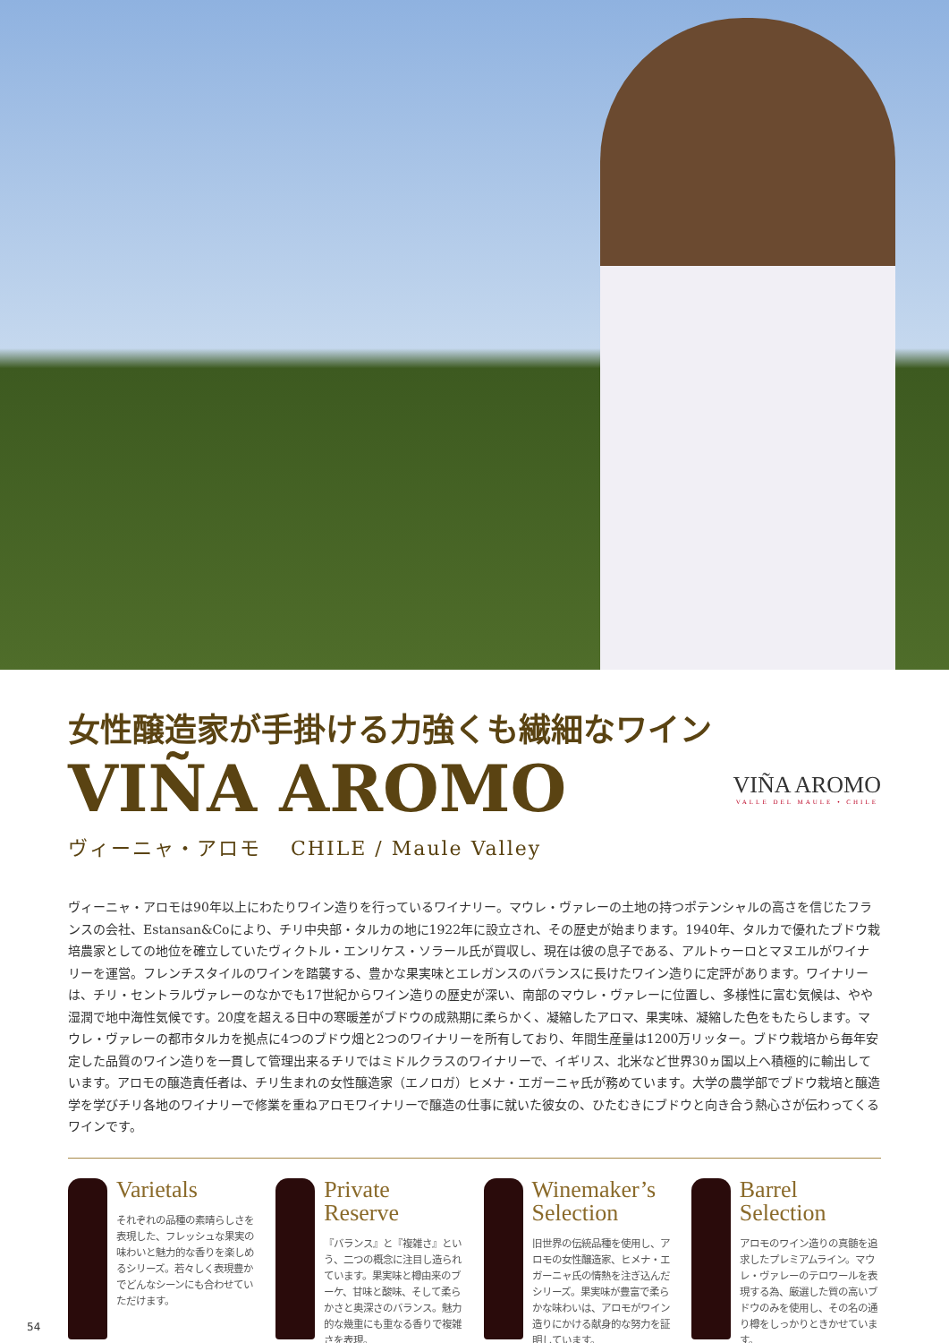女性醸造家が手掛ける力強くも繊細なワイン
VIÑA AROMO
VIÑA AROMO
VALLE DEL MAULE • CHILE
ヴィーニャ・アロモ　 CHILE / Maule Valley
ヴィーニャ・アロモは90年以上にわたりワイン造りを行っているワイナリー。マウレ・ヴァレーの土地の持つポテンシャルの高さを信じたフランスの会社、Estansan&Coにより、チリ中央部・タルカの地に1922年に設立され、その歴史が始まります。1940年、タルカで優れたブドウ栽培農家としての地位を確立していたヴィクトル・エンリケス・ソラール氏が買収し、現在は彼の息子である、アルトゥーロとマヌエルがワイナリーを運営。フレンチスタイルのワインを踏襲する、豊かな果実味とエレガンスのバランスに長けたワイン造りに定評があります。ワイナリーは、チリ・セントラルヴァレーのなかでも17世紀からワイン造りの歴史が深い、南部のマウレ・ヴァレーに位置し、多様性に富む気候は、やや湿潤で地中海性気候です。20度を超える日中の寒暖差がブドウの成熟期に柔らかく、凝縮したアロマ、果実味、凝縮した色をもたらします。マウレ・ヴァレーの都市タルカを拠点に4つのブドウ畑と2つのワイナリーを所有しており、年間生産量は1200万リッター。ブドウ栽培から毎年安定した品質のワイン造りを一貫して管理出来るチリではミドルクラスのワイナリーで、イギリス、北米など世界30ヵ国以上へ積極的に輸出しています。アロモの醸造責任者は、チリ生まれの女性醸造家（エノロガ）ヒメナ・エガーニャ氏が務めています。大学の農学部でブドウ栽培と醸造学を学びチリ各地のワイナリーで修業を重ねアロモワイナリーで醸造の仕事に就いた彼女の、ひたむきにブドウと向き合う熱心さが伝わってくるワインです。
Varietals
それぞれの品種の素晴らしさを表現した、フレッシュな果実の味わいと魅力的な香りを楽しめるシリーズ。若々しく表現豊かでどんなシーンにも合わせていただけます。
Private Reserve
『バランス』と『複雑さ』という、二つの概念に注目し造られています。果実味と樽由来のブーケ、甘味と酸味、そして柔らかさと奥深さのバランス。魅力的な幾重にも重なる香りで複雑さを表現。
Winemaker’s Selection
旧世界の伝統品種を使用し、アロモの女性醸造家、ヒメナ・エガーニャ氏の情熱を注ぎ込んだシリーズ。果実味が豊富で柔らかな味わいは、アロモがワイン造りにかける献身的な努力を証明しています。
Barrel Selection
アロモのワイン造りの真髄を追求したプレミアムライン。マウレ・ヴァレーのテロワールを表現する為、厳選した質の高いブドウのみを使用し、その名の通り樽をしっかりときかせています。
54